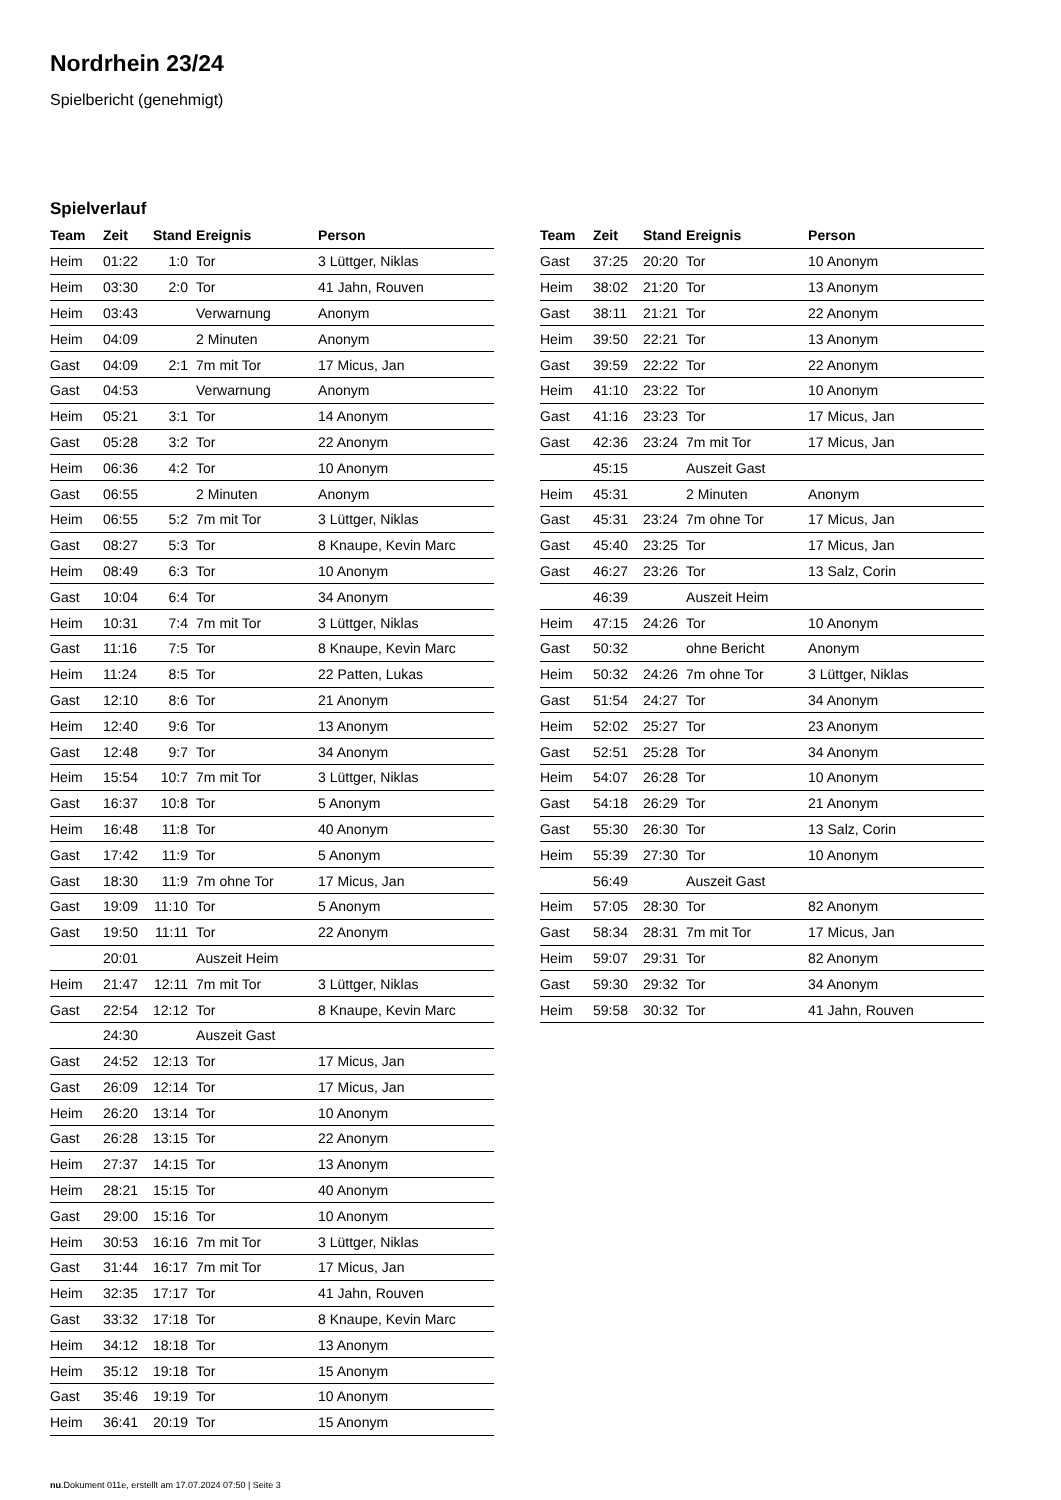Nordrhein 23/24
Spielbericht (genehmigt)
Spielverlauf
| Team | Zeit | Stand | Ereignis | Person |
| --- | --- | --- | --- | --- |
| Heim | 01:22 | 1:0 | Tor | 3 Lüttger, Niklas |
| Heim | 03:30 | 2:0 | Tor | 41 Jahn, Rouven |
| Heim | 03:43 | | Verwarnung | Anonym |
| Heim | 04:09 | | 2 Minuten | Anonym |
| Gast | 04:09 | 2:1 | 7m mit Tor | 17 Micus, Jan |
| Gast | 04:53 | | Verwarnung | Anonym |
| Heim | 05:21 | 3:1 | Tor | 14 Anonym |
| Gast | 05:28 | 3:2 | Tor | 22 Anonym |
| Heim | 06:36 | 4:2 | Tor | 10 Anonym |
| Gast | 06:55 | | 2 Minuten | Anonym |
| Heim | 06:55 | 5:2 | 7m mit Tor | 3 Lüttger, Niklas |
| Gast | 08:27 | 5:3 | Tor | 8 Knaupe, Kevin Marc |
| Heim | 08:49 | 6:3 | Tor | 10 Anonym |
| Gast | 10:04 | 6:4 | Tor | 34 Anonym |
| Heim | 10:31 | 7:4 | 7m mit Tor | 3 Lüttger, Niklas |
| Gast | 11:16 | 7:5 | Tor | 8 Knaupe, Kevin Marc |
| Heim | 11:24 | 8:5 | Tor | 22 Patten, Lukas |
| Gast | 12:10 | 8:6 | Tor | 21 Anonym |
| Heim | 12:40 | 9:6 | Tor | 13 Anonym |
| Gast | 12:48 | 9:7 | Tor | 34 Anonym |
| Heim | 15:54 | 10:7 | 7m mit Tor | 3 Lüttger, Niklas |
| Gast | 16:37 | 10:8 | Tor | 5 Anonym |
| Heim | 16:48 | 11:8 | Tor | 40 Anonym |
| Gast | 17:42 | 11:9 | Tor | 5 Anonym |
| Gast | 18:30 | 11:9 | 7m ohne Tor | 17 Micus, Jan |
| Gast | 19:09 | 11:10 | Tor | 5 Anonym |
| Gast | 19:50 | 11:11 | Tor | 22 Anonym |
| | 20:01 | | Auszeit Heim | |
| Heim | 21:47 | 12:11 | 7m mit Tor | 3 Lüttger, Niklas |
| Gast | 22:54 | 12:12 | Tor | 8 Knaupe, Kevin Marc |
| | 24:30 | | Auszeit Gast | |
| Gast | 24:52 | 12:13 | Tor | 17 Micus, Jan |
| Gast | 26:09 | 12:14 | Tor | 17 Micus, Jan |
| Heim | 26:20 | 13:14 | Tor | 10 Anonym |
| Gast | 26:28 | 13:15 | Tor | 22 Anonym |
| Heim | 27:37 | 14:15 | Tor | 13 Anonym |
| Heim | 28:21 | 15:15 | Tor | 40 Anonym |
| Gast | 29:00 | 15:16 | Tor | 10 Anonym |
| Heim | 30:53 | 16:16 | 7m mit Tor | 3 Lüttger, Niklas |
| Gast | 31:44 | 16:17 | 7m mit Tor | 17 Micus, Jan |
| Heim | 32:35 | 17:17 | Tor | 41 Jahn, Rouven |
| Gast | 33:32 | 17:18 | Tor | 8 Knaupe, Kevin Marc |
| Heim | 34:12 | 18:18 | Tor | 13 Anonym |
| Heim | 35:12 | 19:18 | Tor | 15 Anonym |
| Gast | 35:46 | 19:19 | Tor | 10 Anonym |
| Heim | 36:41 | 20:19 | Tor | 15 Anonym |
| Team | Zeit | Stand | Ereignis | Person |
| --- | --- | --- | --- | --- |
| Gast | 37:25 | 20:20 | Tor | 10 Anonym |
| Heim | 38:02 | 21:20 | Tor | 13 Anonym |
| Gast | 38:11 | 21:21 | Tor | 22 Anonym |
| Heim | 39:50 | 22:21 | Tor | 13 Anonym |
| Gast | 39:59 | 22:22 | Tor | 22 Anonym |
| Heim | 41:10 | 23:22 | Tor | 10 Anonym |
| Gast | 41:16 | 23:23 | Tor | 17 Micus, Jan |
| Gast | 42:36 | 23:24 | 7m mit Tor | 17 Micus, Jan |
| | 45:15 | | Auszeit Gast | |
| Heim | 45:31 | | 2 Minuten | Anonym |
| Gast | 45:31 | 23:24 | 7m ohne Tor | 17 Micus, Jan |
| Gast | 45:40 | 23:25 | Tor | 17 Micus, Jan |
| Gast | 46:27 | 23:26 | Tor | 13 Salz, Corin |
| | 46:39 | | Auszeit Heim | |
| Heim | 47:15 | 24:26 | Tor | 10 Anonym |
| Gast | 50:32 | | ohne Bericht | Anonym |
| Heim | 50:32 | 24:26 | 7m ohne Tor | 3 Lüttger, Niklas |
| Gast | 51:54 | 24:27 | Tor | 34 Anonym |
| Heim | 52:02 | 25:27 | Tor | 23 Anonym |
| Gast | 52:51 | 25:28 | Tor | 34 Anonym |
| Heim | 54:07 | 26:28 | Tor | 10 Anonym |
| Gast | 54:18 | 26:29 | Tor | 21 Anonym |
| Gast | 55:30 | 26:30 | Tor | 13 Salz, Corin |
| Heim | 55:39 | 27:30 | Tor | 10 Anonym |
| | 56:49 | | Auszeit Gast | |
| Heim | 57:05 | 28:30 | Tor | 82 Anonym |
| Gast | 58:34 | 28:31 | 7m mit Tor | 17 Micus, Jan |
| Heim | 59:07 | 29:31 | Tor | 82 Anonym |
| Gast | 59:30 | 29:32 | Tor | 34 Anonym |
| Heim | 59:58 | 30:32 | Tor | 41 Jahn, Rouven |
nu.Dokument 011e, erstellt am 17.07.2024 07:50 | Seite 3